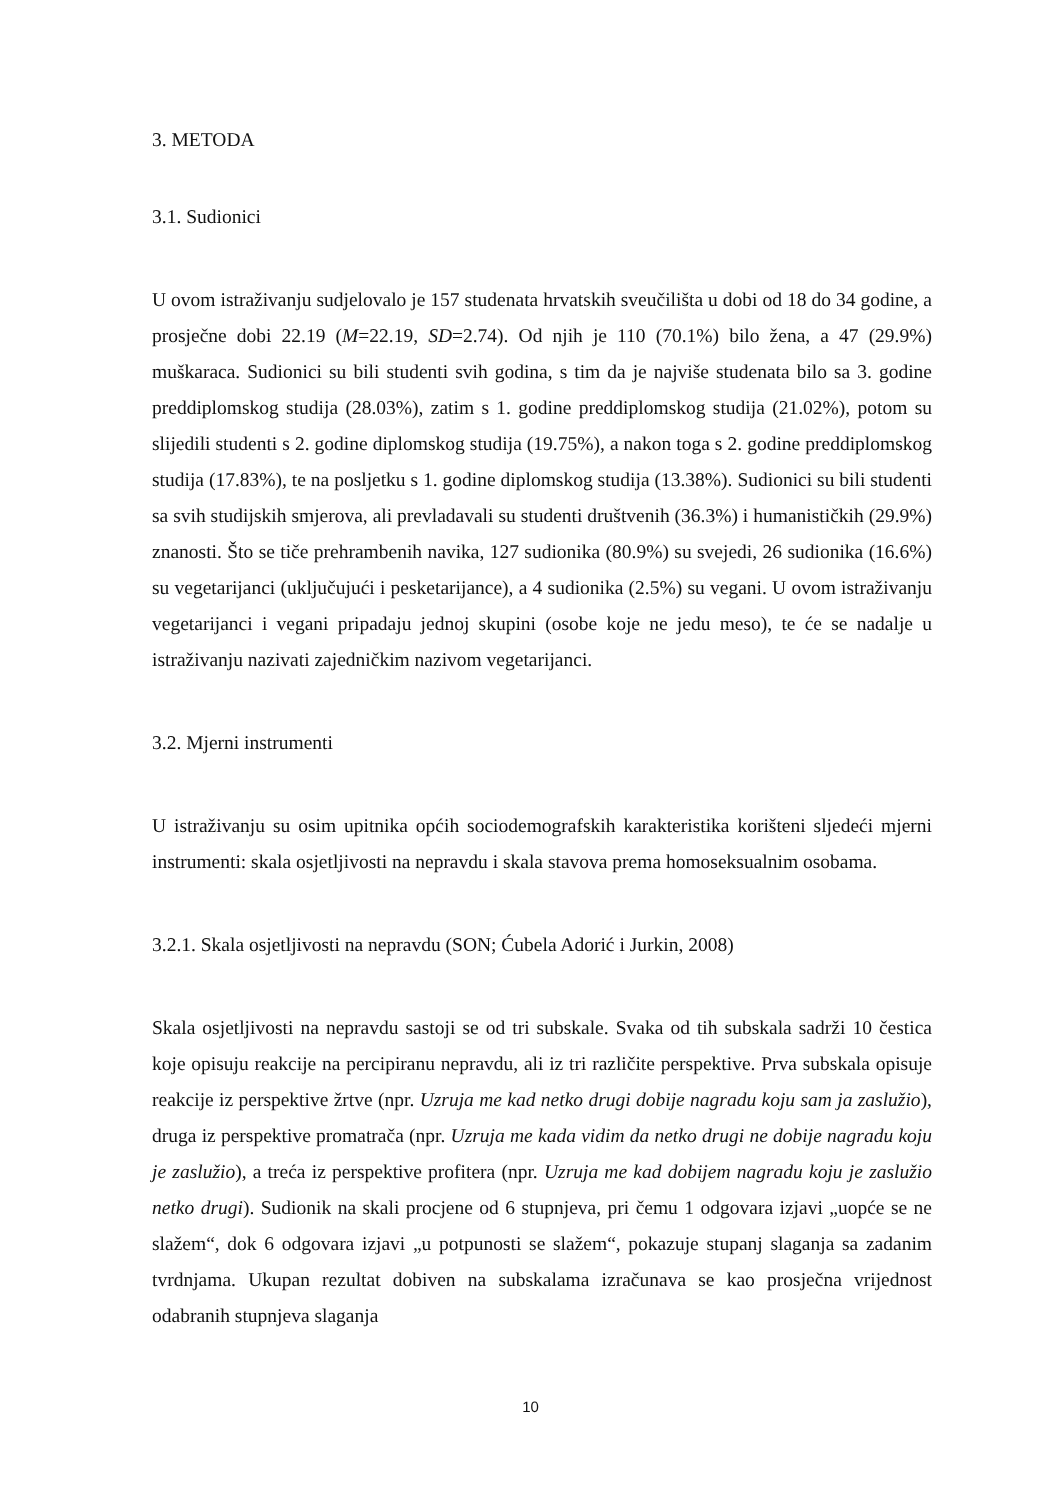3. METODA
3.1. Sudionici
U ovom istraživanju sudjelovalo je 157 studenata hrvatskih sveučilišta u dobi od 18 do 34 godine, a prosječne dobi 22.19 (M=22.19, SD=2.74). Od njih je 110 (70.1%) bilo žena, a 47 (29.9%) muškaraca. Sudionici su bili studenti svih godina, s tim da je najviše studenata bilo sa 3. godine preddiplomskog studija (28.03%), zatim s 1. godine preddiplomskog studija (21.02%), potom su slijedili studenti s 2. godine diplomskog studija (19.75%), a nakon toga s 2. godine preddiplomskog studija (17.83%), te na posljetku s 1. godine diplomskog studija (13.38%). Sudionici su bili studenti sa svih studijskih smjerova, ali prevladavali su studenti društvenih (36.3%) i humanističkih (29.9%) znanosti. Što se tiče prehrambenih navika, 127 sudionika (80.9%) su svejedi, 26 sudionika (16.6%) su vegetarijanci (uključujući i pesketarijance), a 4 sudionika (2.5%) su vegani. U ovom istraživanju vegetarijanci i vegani pripadaju jednoj skupini (osobe koje ne jedu meso), te će se nadalje u istraživanju nazivati zajedničkim nazivom vegetarijanci.
3.2. Mjerni instrumenti
U istraživanju su osim upitnika općih sociodemografskih karakteristika korišteni sljedeći mjerni instrumenti: skala osjetljivosti na nepravdu i skala stavova prema homoseksualnim osobama.
3.2.1. Skala osjetljivosti na nepravdu (SON; Ćubela Adorić i Jurkin, 2008)
Skala osjetljivosti na nepravdu sastoji se od tri subskale. Svaka od tih subskala sadrži 10 čestica koje opisuju reakcije na percipiranu nepravdu, ali iz tri različite perspektive. Prva subskala opisuje reakcije iz perspektive žrtve (npr. Uzruja me kad netko drugi dobije nagradu koju sam ja zaslužio), druga iz perspektive promatrača (npr. Uzruja me kada vidim da netko drugi ne dobije nagradu koju je zaslužio), a treća iz perspektive profitera (npr. Uzruja me kad dobijem nagradu koju je zaslužio netko drugi). Sudionik na skali procjene od 6 stupnjeva, pri čemu 1 odgovara izjavi „uopće se ne slažem“, dok 6 odgovara izjavi „u potpunosti se slažem“, pokazuje stupanj slaganja sa zadanim tvrdnjama. Ukupan rezultat dobiven na subskalama izračunava se kao prosječna vrijednost odabranih stupnjeva slaganja
10